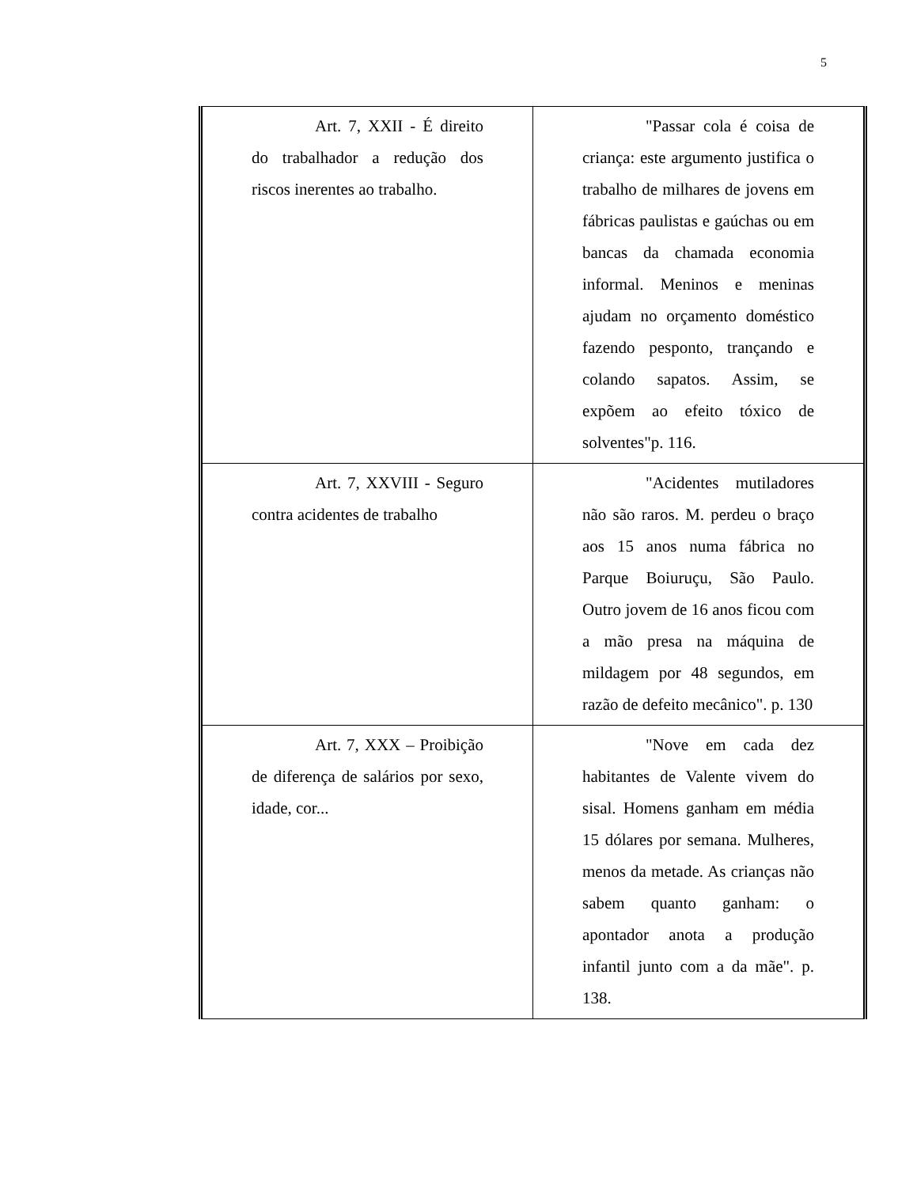5
| Art. 7, XXII - É direito do trabalhador a redução dos riscos inerentes ao trabalho. | "Passar cola é coisa de criança: este argumento justifica o trabalho de milhares de jovens em fábricas paulistas e gaúchas ou em bancas da chamada economia informal. Meninos e meninas ajudam no orçamento doméstico fazendo pesponto, trançando e colando sapatos. Assim, se expõem ao efeito tóxico de solventes"p. 116. |
| Art. 7, XXVIII - Seguro contra acidentes de trabalho | "Acidentes mutiladores não são raros. M. perdeu o braço aos 15 anos numa fábrica no Parque Boiuruçu, São Paulo. Outro jovem de 16 anos ficou com a mão presa na máquina de mildagem por 48 segundos, em razão de defeito mecânico". p. 130 |
| Art. 7, XXX – Proibição de diferença de salários por sexo, idade, cor... | "Nove em cada dez habitantes de Valente vivem do sisal. Homens ganham em média 15 dólares por semana. Mulheres, menos da metade. As crianças não sabem quanto ganham: o apontador anota a produção infantil junto com a da mãe". p. 138. |